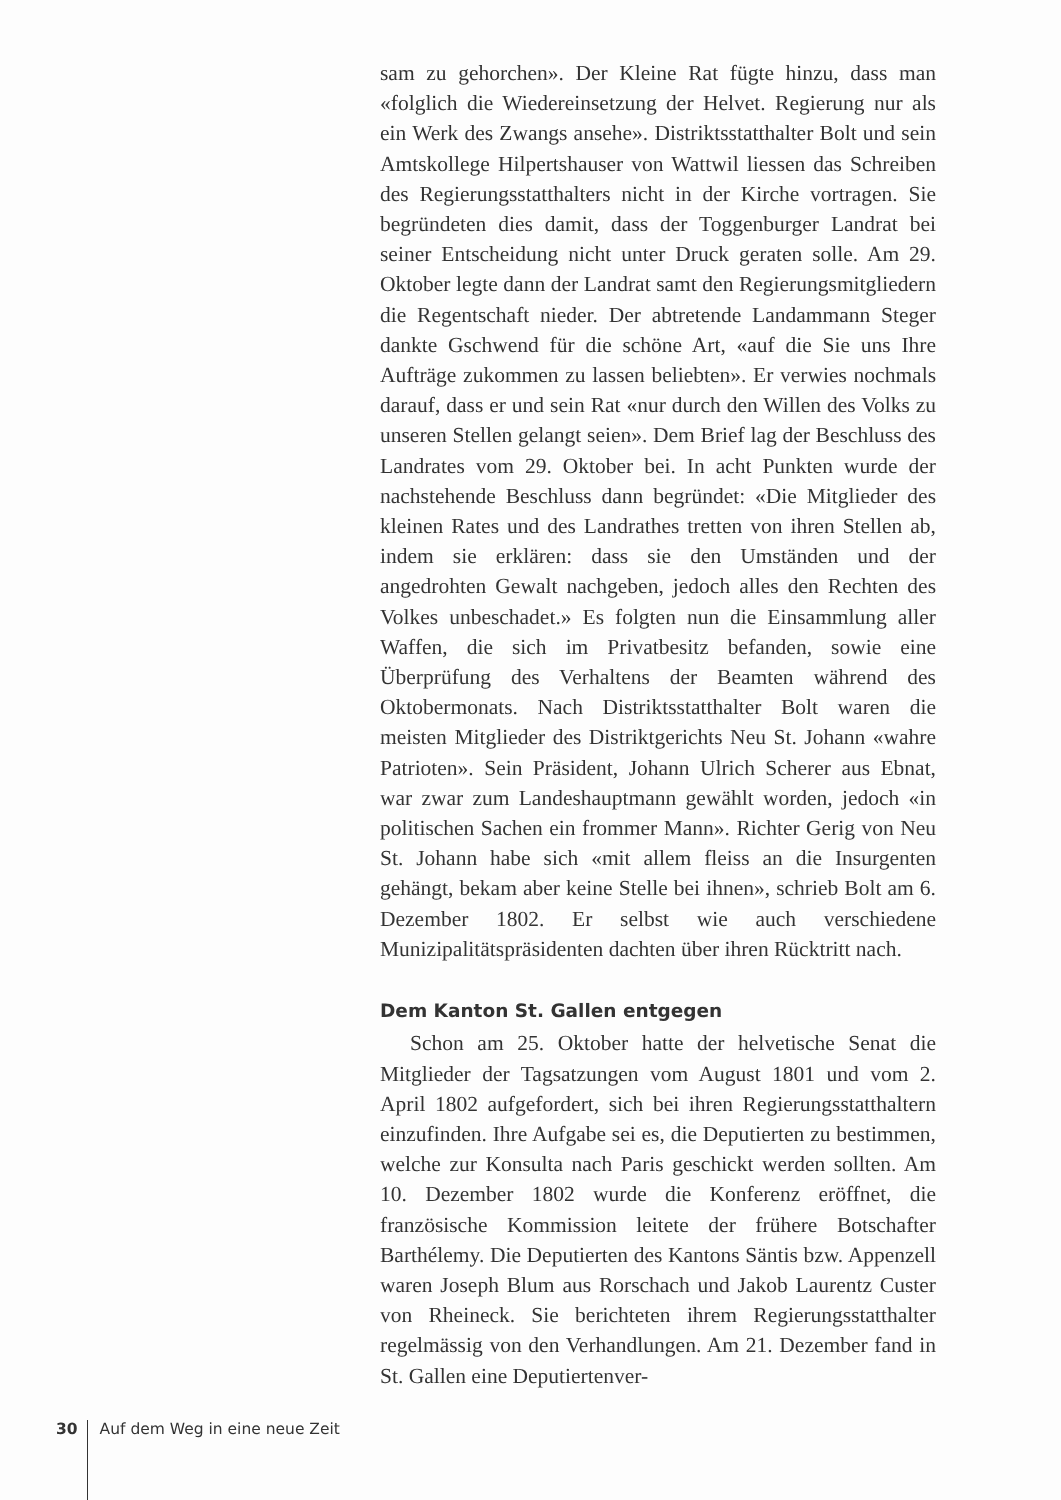sam zu gehorchen». Der Kleine Rat fügte hinzu, dass man «folglich die Wiedereinsetzung der Helvet. Regierung nur als ein Werk des Zwangs ansehe». Distriktsstatthalter Bolt und sein Amtskollege Hilpertshauser von Wattwil liessen das Schreiben des Regierungsstatthalters nicht in der Kirche vortragen. Sie begründeten dies damit, dass der Toggenburger Landrat bei seiner Entscheidung nicht unter Druck geraten solle. Am 29. Oktober legte dann der Landrat samt den Regierungsmitgliedern die Regentschaft nieder. Der abtretende Landammann Steger dankte Gschwend für die schöne Art, «auf die Sie uns Ihre Aufträge zukommen zu lassen beliebten». Er verwies nochmals darauf, dass er und sein Rat «nur durch den Willen des Volks zu unseren Stellen gelangt seien». Dem Brief lag der Beschluss des Landrates vom 29. Oktober bei. In acht Punkten wurde der nachstehende Beschluss dann begründet: «Die Mitglieder des kleinen Rates und des Landrathes tretten von ihren Stellen ab, indem sie erklären: dass sie den Umständen und der angedrohten Gewalt nachgeben, jedoch alles den Rechten des Volkes unbeschadet.» Es folgten nun die Einsammlung aller Waffen, die sich im Privatbesitz befanden, sowie eine Überprüfung des Verhaltens der Beamten während des Oktobermonats. Nach Distriktsstatthalter Bolt waren die meisten Mitglieder des Distriktgerichts Neu St. Johann «wahre Patrioten». Sein Präsident, Johann Ulrich Scherer aus Ebnat, war zwar zum Landeshauptmann gewählt worden, jedoch «in politischen Sachen ein frommer Mann». Richter Gerig von Neu St. Johann habe sich «mit allem fleiss an die Insurgenten gehängt, bekam aber keine Stelle bei ihnen», schrieb Bolt am 6. Dezember 1802. Er selbst wie auch verschiedene Munizipalitätspräsidenten dachten über ihren Rücktritt nach.
Dem Kanton St. Gallen entgegen
Schon am 25. Oktober hatte der helvetische Senat die Mitglieder der Tagsatzungen vom August 1801 und vom 2. April 1802 aufgefordert, sich bei ihren Regierungsstatthaltern einzufinden. Ihre Aufgabe sei es, die Deputierten zu bestimmen, welche zur Konsulta nach Paris geschickt werden sollten. Am 10. Dezember 1802 wurde die Konferenz eröffnet, die französische Kommission leitete der frühere Botschafter Barthélemy. Die Deputierten des Kantons Säntis bzw. Appenzell waren Joseph Blum aus Rorschach und Jakob Laurentz Custer von Rheineck. Sie berichteten ihrem Regierungsstatthalter regelmässig von den Verhandlungen. Am 21. Dezember fand in St. Gallen eine Deputiertenver-
30 Auf dem Weg in eine neue Zeit